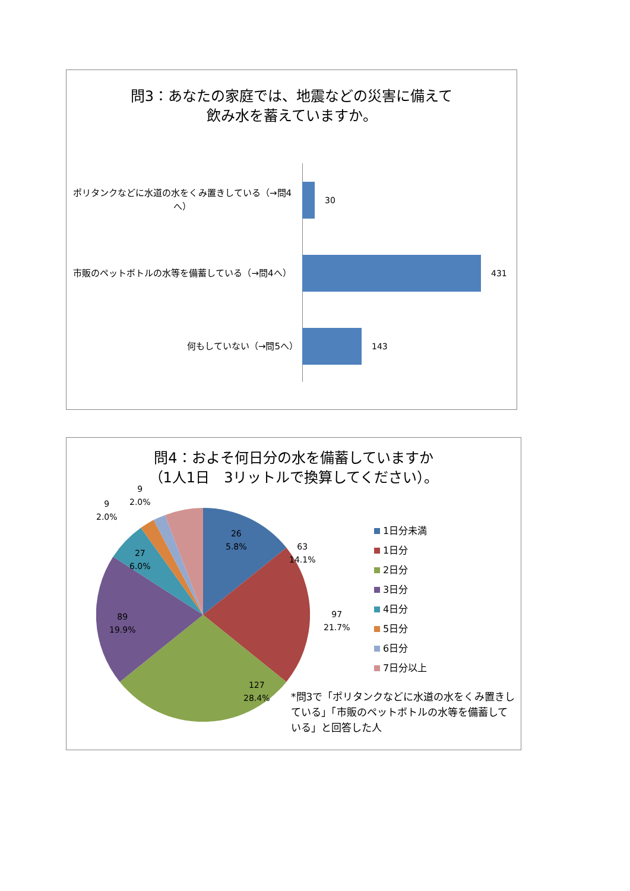問3：あなたの家庭では、地震などの災害に備えて
飲み水を蓄えていますか。
ポリタンクなどに水道の水をくみ置きしている（→問4へ）
30
市販のペットボトルの水等を備蓄している（→問4へ）
431
何もしていない（→問5へ）
143
問4：およそ何日分の水を備蓄していますか
（1人1日　3リットルで換算してください）。
26
5.8%
63
14.1%
97
21.7%
127
28.4%
89
19.9%
27
6.0%
9
2.0%
9
2.0%
1日分未満
1日分
2日分
3日分
4日分
5日分
6日分
7日分以上
*問3で「ポリタンクなどに水道の水をくみ置きしている」「市販のペットボトルの水等を備蓄している」と回答した人